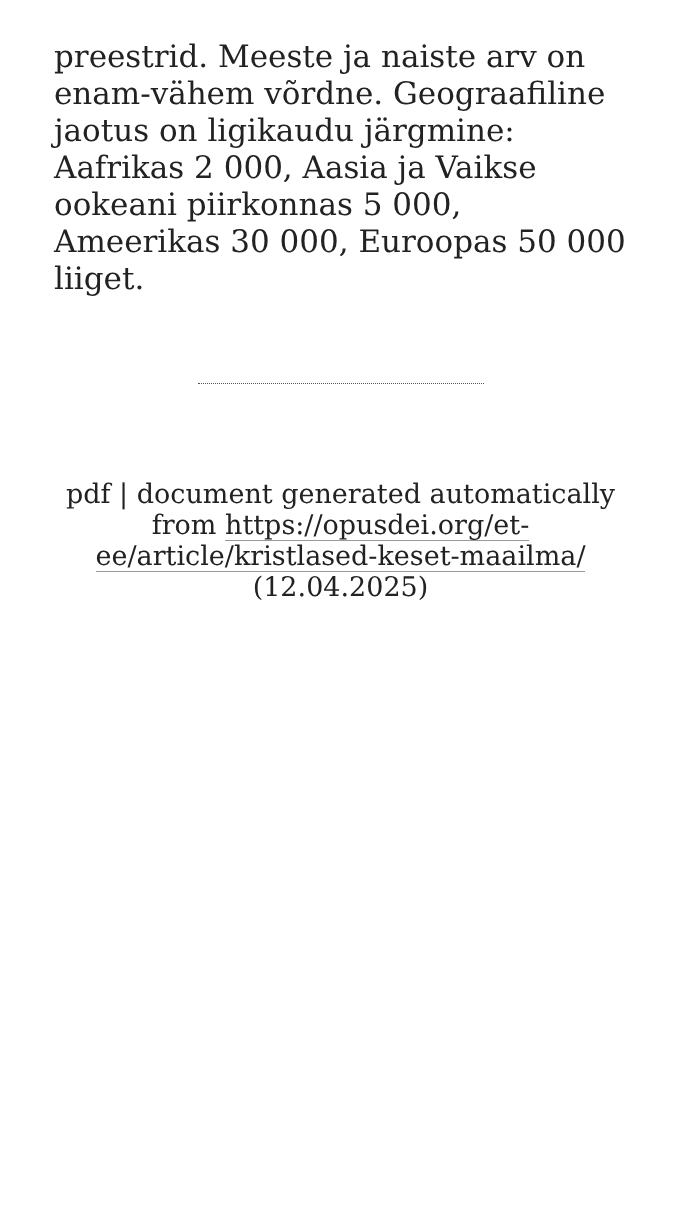preestrid. Meeste ja naiste arv on enam-vähem võrdne. Geograafiline jaotus on ligikaudu järgmine: Aafrikas 2 000, Aasia ja Vaikse ookeani piirkonnas 5 000, Ameerikas 30 000, Euroopas 50 000 liiget.
pdf | document generated automatically from https://opusdei.org/et-ee/article/kristlased-keset-maailma/ (12.04.2025)